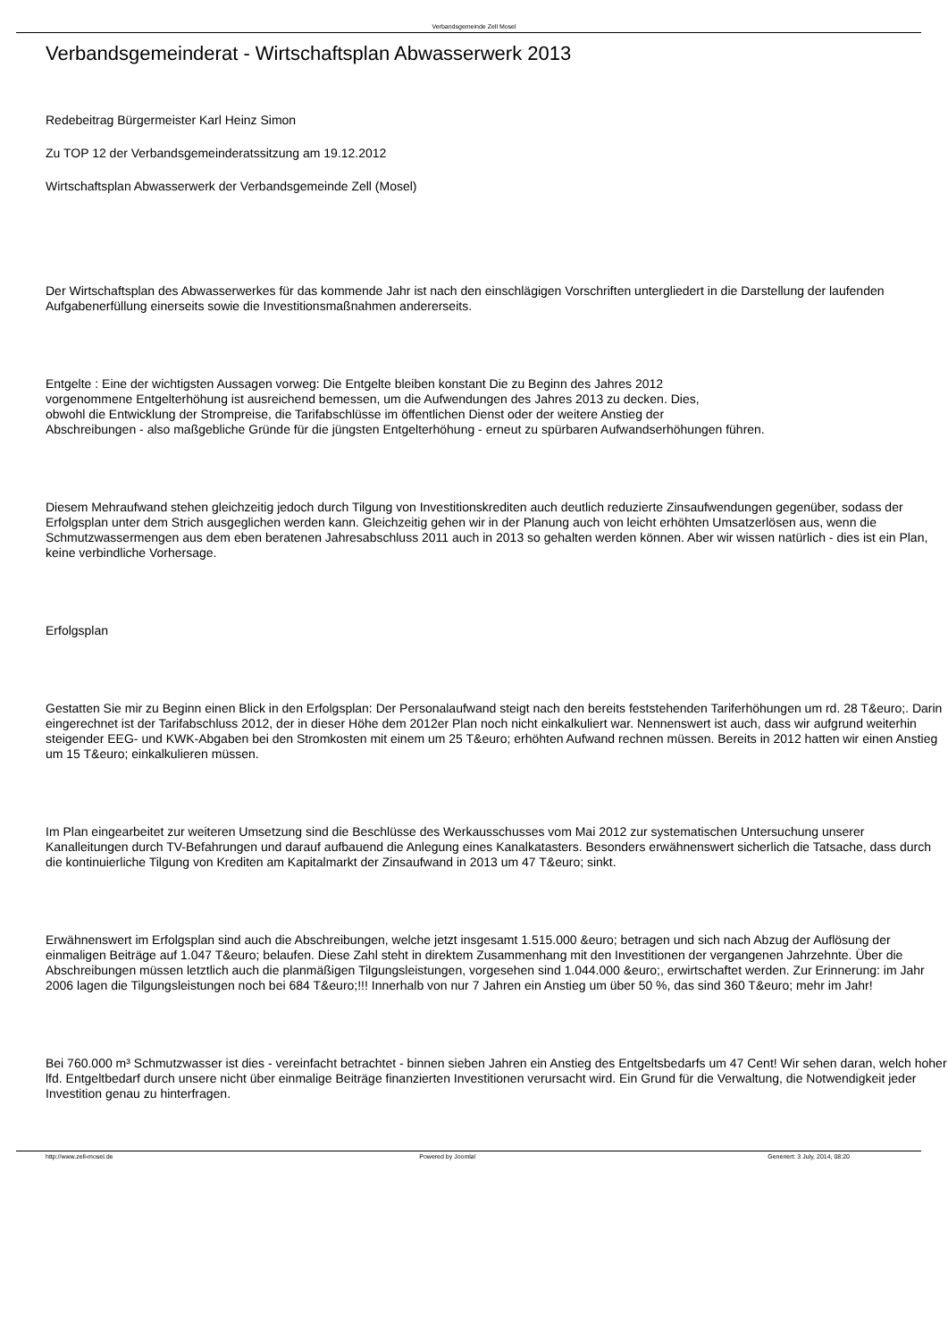Verbandsgemeinde Zell Mosel
Verbandsgemeinderat - Wirtschaftsplan Abwasserwerk 2013
Redebeitrag Bürgermeister Karl Heinz Simon
Zu TOP 12 der Verbandsgemeinderatssitzung am 19.12.2012
Wirtschaftsplan Abwasserwerk der Verbandsgemeinde Zell (Mosel)
Der Wirtschaftsplan des Abwasserwerkes für das kommende Jahr ist nach den einschlägigen Vorschriften untergliedert in die Darstellung der laufenden Aufgabenerfüllung einerseits sowie die Investitionsmaßnahmen andererseits.
Entgelte : Eine der wichtigsten Aussagen vorweg: Die Entgelte bleiben konstant Die zu Beginn des Jahres 2012
vorgenommene Entgelterhöhung ist ausreichend bemessen, um die Aufwendungen des Jahres 2013 zu decken. Dies,
obwohl die Entwicklung der Strompreise, die Tarifabschlüsse im öffentlichen Dienst oder der weitere Anstieg der
Abschreibungen - also maßgebliche Gründe für die jüngsten Entgelterhöhung - erneut zu spürbaren Aufwandserhöhungen führen.
Diesem Mehraufwand stehen gleichzeitig jedoch durch Tilgung von Investitionskrediten auch deutlich reduzierte Zinsaufwendungen gegenüber, sodass der Erfolgsplan unter dem Strich ausgeglichen werden kann. Gleichzeitig gehen wir in der Planung auch von leicht erhöhten Umsatzerlösen aus, wenn die Schmutzwassermengen aus dem eben beratenen Jahresabschluss 2011 auch in 2013 so gehalten werden können. Aber wir wissen natürlich - dies ist ein Plan, keine verbindliche Vorhersage.
Erfolgsplan
Gestatten Sie mir zu Beginn einen Blick in den Erfolgsplan: Der Personalaufwand steigt nach den bereits feststehenden Tariferhöhungen um rd. 28 T&euro;. Darin eingerechnet ist der Tarifabschluss 2012, der in dieser Höhe dem 2012er Plan noch nicht einkalkuliert war. Nennenswert ist auch, dass wir aufgrund weiterhin steigender EEG- und KWK-Abgaben bei den Stromkosten mit einem um 25 T&euro; erhöhten Aufwand rechnen müssen. Bereits in 2012 hatten wir einen Anstieg um 15 T&euro; einkalkulieren müssen.
Im Plan eingearbeitet zur weiteren Umsetzung sind die Beschlüsse des Werkausschusses vom Mai 2012 zur systematischen Untersuchung unserer Kanalleitungen durch TV-Befahrungen und darauf aufbauend die Anlegung eines Kanalkatasters. Besonders erwähnenswert sicherlich die Tatsache, dass durch die kontinuierliche Tilgung von Krediten am Kapitalmarkt der Zinsaufwand in 2013 um 47 T&euro; sinkt.
Erwähnenswert im Erfolgsplan sind auch die Abschreibungen, welche jetzt insgesamt 1.515.000 &euro; betragen und sich nach Abzug der Auflösung der einmaligen Beiträge auf 1.047 T&euro; belaufen. Diese Zahl steht in direktem Zusammenhang mit den Investitionen der vergangenen Jahrzehnte. Über die Abschreibungen müssen letztlich auch die planmäßigen Tilgungsleistungen, vorgesehen sind 1.044.000 &euro;, erwirtschaftet werden. Zur Erinnerung: im Jahr 2006 lagen die Tilgungsleistungen noch bei 684 T&euro;!!! Innerhalb von nur 7 Jahren ein Anstieg um über 50 %, das sind 360 T&euro; mehr im Jahr!
Bei 760.000 m³ Schmutzwasser ist dies - vereinfacht betrachtet - binnen sieben Jahren ein Anstieg des Entgeltsbedarfs um 47 Cent! Wir sehen daran, welch hoher lfd. Entgeltbedarf durch unsere nicht über einmalige Beiträge finanzierten Investitionen verursacht wird. Ein Grund für die Verwaltung, die Notwendigkeit jeder Investition genau zu hinterfragen.
http://www.zell-mosel.de Powered by Joomla! Generiert: 3 July, 2014, 08:20